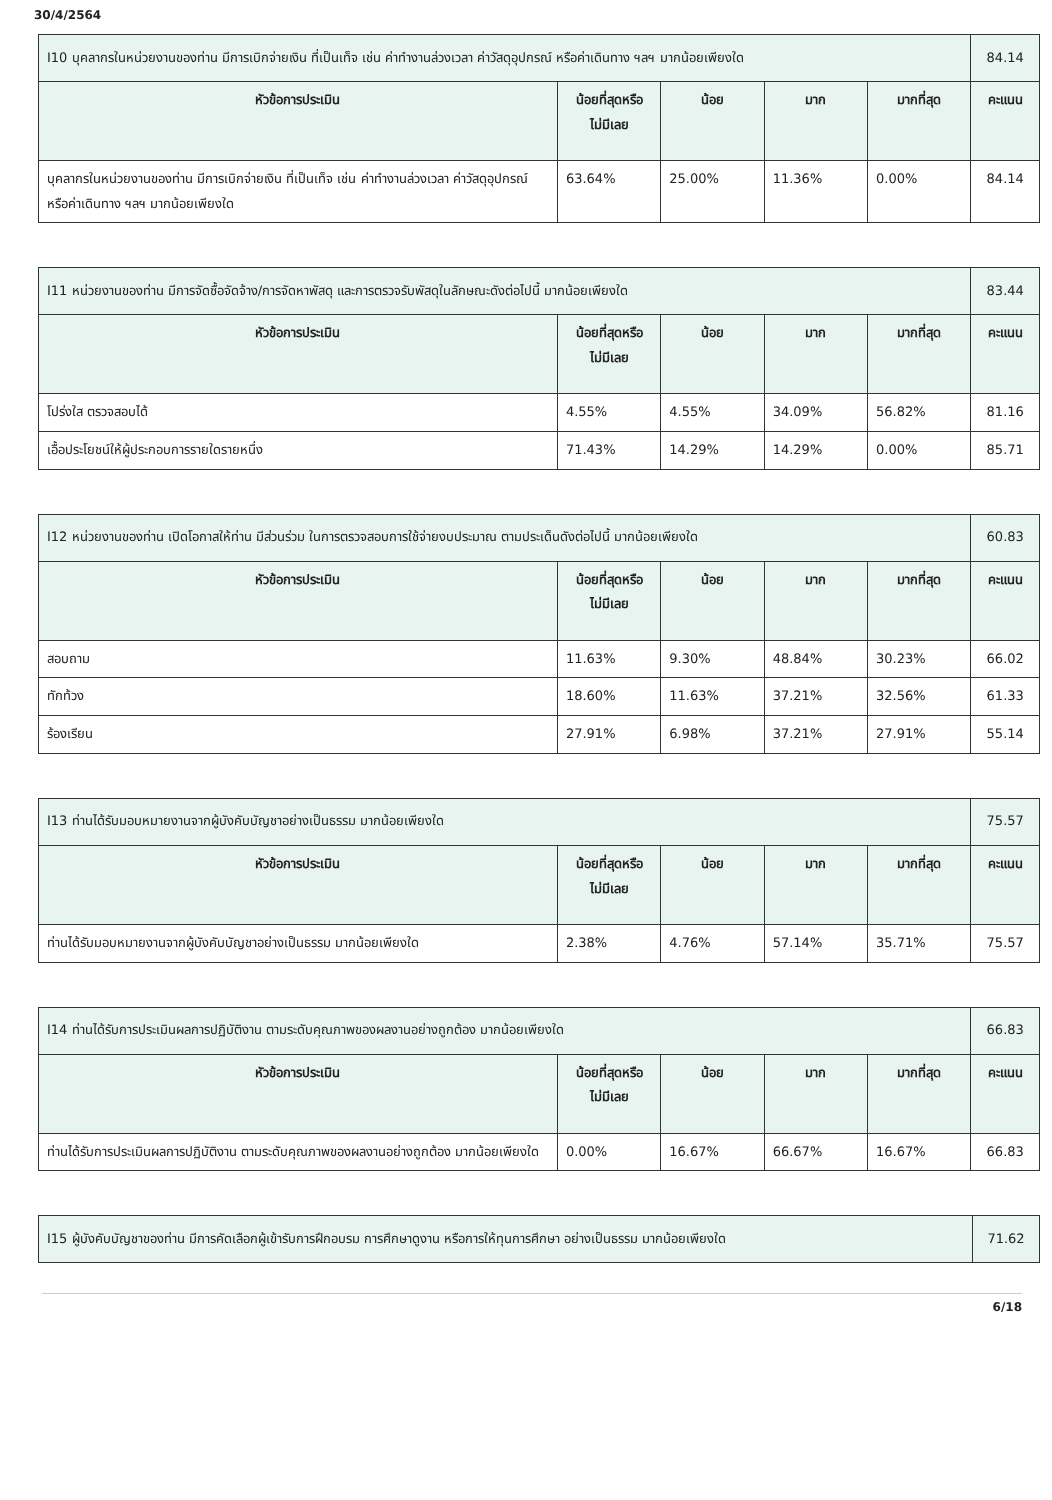30/4/2564
| I10 บุคลากรในหน่วยงานของท่าน มีการเบิกจ่ายเงิน ที่เป็นเท็จ เช่น ค่าทำงานล่วงเวลา ค่าวัสดุอุปกรณ์ หรือค่าเดินทาง ฯลฯ มากน้อยเพียงใด | | | | | 84.14 |
| หัวข้อการประเมิน | น้อยที่สุดหรือ ไม่มีเลย | น้อย | มาก | มากที่สุด | คะแนน |
| บุคลากรในหน่วยงานของท่าน มีการเบิกจ่ายเงิน ที่เป็นเท็จ เช่น ค่าทำงานล่วงเวลา ค่าวัสดุอุปกรณ์ หรือค่าเดินทาง ฯลฯ มากน้อยเพียงใด | 63.64% | 25.00% | 11.36% | 0.00% | 84.14 |
| I11 หน่วยงานของท่าน มีการจัดซื้อจัดจ้าง/การจัดหาพัสดุ และการตรวจรับพัสดุในลักษณะดังต่อไปนี้ มากน้อยเพียงใด | | | | | 83.44 |
| หัวข้อการประเมิน | น้อยที่สุดหรือ ไม่มีเลย | น้อย | มาก | มากที่สุด | คะแนน |
| โปร่งใส ตรวจสอบได้ | 4.55% | 4.55% | 34.09% | 56.82% | 81.16 |
| เอื้อประโยชน์ให้ผู้ประกอบการรายใดรายหนึ่ง | 71.43% | 14.29% | 14.29% | 0.00% | 85.71 |
| I12 หน่วยงานของท่าน เปิดโอกาสให้ท่าน มีส่วนร่วม ในการตรวจสอบการใช้จ่ายงบประมาณ ตามประเด็นดังต่อไปนี้ มากน้อยเพียงใด | | | | | 60.83 |
| หัวข้อการประเมิน | น้อยที่สุดหรือ ไม่มีเลย | น้อย | มาก | มากที่สุด | คะแนน |
| สอบถาม | 11.63% | 9.30% | 48.84% | 30.23% | 66.02 |
| ทักท้วง | 18.60% | 11.63% | 37.21% | 32.56% | 61.33 |
| ร้องเรียน | 27.91% | 6.98% | 37.21% | 27.91% | 55.14 |
| I13 ท่านได้รับมอบหมายงานจากผู้บังคับบัญชาอย่างเป็นธรรม มากน้อยเพียงใด | | | | | 75.57 |
| หัวข้อการประเมิน | น้อยที่สุดหรือ ไม่มีเลย | น้อย | มาก | มากที่สุด | คะแนน |
| ท่านได้รับมอบหมายงานจากผู้บังคับบัญชาอย่างเป็นธรรม มากน้อยเพียงใด | 2.38% | 4.76% | 57.14% | 35.71% | 75.57 |
| I14 ท่านได้รับการประเมินผลการปฏิบัติงาน ตามระดับคุณภาพของผลงานอย่างถูกต้อง มากน้อยเพียงใด | | | | | 66.83 |
| หัวข้อการประเมิน | น้อยที่สุดหรือ ไม่มีเลย | น้อย | มาก | มากที่สุด | คะแนน |
| ท่านได้รับการประเมินผลการปฏิบัติงาน ตามระดับคุณภาพของผลงานอย่างถูกต้อง มากน้อยเพียงใด | 0.00% | 16.67% | 66.67% | 16.67% | 66.83 |
| I15 ผู้บังคับบัญชาของท่าน มีการคัดเลือกผู้เข้ารับการฝึกอบรม การศึกษาดูงาน หรือการให้ทุนการศึกษา อย่างเป็นธรรม มากน้อยเพียงใด | 71.62 |
6/18